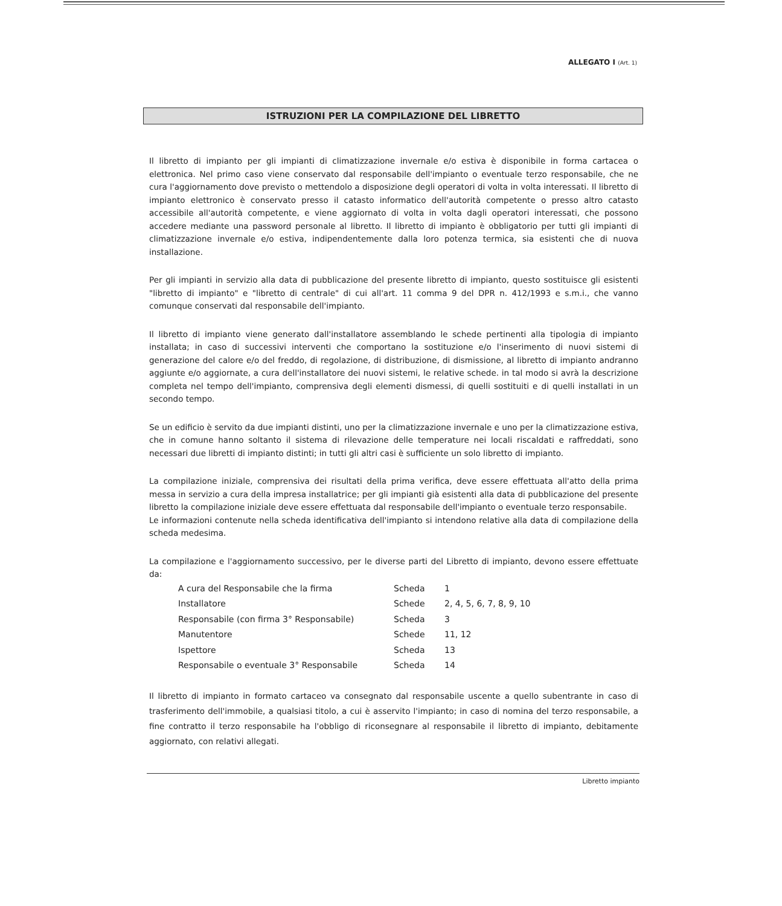ALLEGATO I (Art. 1)
ISTRUZIONI PER LA COMPILAZIONE DEL LIBRETTO
Il libretto di impianto per gli impianti di climatizzazione invernale e/o estiva è disponibile in forma cartacea o elettronica. Nel primo caso viene conservato dal responsabile dell'impianto o eventuale terzo responsabile, che ne cura l'aggiornamento dove previsto o mettendolo a disposizione degli operatori di volta in volta interessati. Il libretto di impianto elettronico è conservato presso il catasto informatico dell'autorità competente o presso altro catasto accessibile all'autorità competente, e viene aggiornato di volta in volta dagli operatori interessati, che possono accedere mediante una password personale al libretto. Il libretto di impianto è obbligatorio per tutti gli impianti di climatizzazione invernale e/o estiva, indipendentemente dalla loro potenza termica, sia esistenti che di nuova installazione.
Per gli impianti in servizio alla data di pubblicazione del presente libretto di impianto, questo sostituisce gli esistenti "libretto di impianto" e "libretto di centrale" di cui all'art. 11 comma 9 del DPR n. 412/1993 e s.m.i., che vanno comunque conservati dal responsabile dell'impianto.
Il libretto di impianto viene generato dall'installatore assemblando le schede pertinenti alla tipologia di impianto installata; in caso di successivi interventi che comportano la sostituzione e/o l'inserimento di nuovi sistemi di generazione del calore e/o del freddo, di regolazione, di distribuzione, di dismissione, al libretto di impianto andranno aggiunte e/o aggiornate, a cura dell'installatore dei nuovi sistemi, le relative schede. in tal modo si avrà la descrizione completa nel tempo dell'impianto, comprensiva degli elementi dismessi, di quelli sostituiti e di quelli installati in un secondo tempo.
Se un edificio è servito da due impianti distinti, uno per la climatizzazione invernale e uno per la climatizzazione estiva, che in comune hanno soltanto il sistema di rilevazione delle temperature nei locali riscaldati e raffreddati, sono necessari due libretti di impianto distinti; in tutti gli altri casi è sufficiente un solo libretto di impianto.
La compilazione iniziale, comprensiva dei risultati della prima verifica, deve essere effettuata all'atto della prima messa in servizio a cura della impresa installatrice; per gli impianti già esistenti alla data di pubblicazione del presente libretto la compilazione iniziale deve essere effettuata dal responsabile dell'impianto o eventuale terzo responsabile.
Le informazioni contenute nella scheda identificativa dell'impianto si intendono relative alla data di compilazione della scheda medesima.
La compilazione e l'aggiornamento successivo, per le diverse parti del Libretto di impianto, devono essere effettuate da:
| A cura del Responsabile che la firma | Scheda | 1 |
| Installatore | Schede | 2, 4, 5, 6, 7, 8, 9, 10 |
| Responsabile (con firma 3° Responsabile) | Scheda | 3 |
| Manutentore | Schede | 11, 12 |
| Ispettore | Scheda | 13 |
| Responsabile o eventuale 3° Responsabile | Scheda | 14 |
Il libretto di impianto in formato cartaceo va consegnato dal responsabile uscente a quello subentrante in caso di trasferimento dell'immobile, a qualsiasi titolo, a cui è asservito l'impianto; in caso di nomina del terzo responsabile, a fine contratto il terzo responsabile ha l'obbligo di riconsegnare al responsabile il libretto di impianto, debitamente aggiornato, con relativi allegati.
Libretto impianto